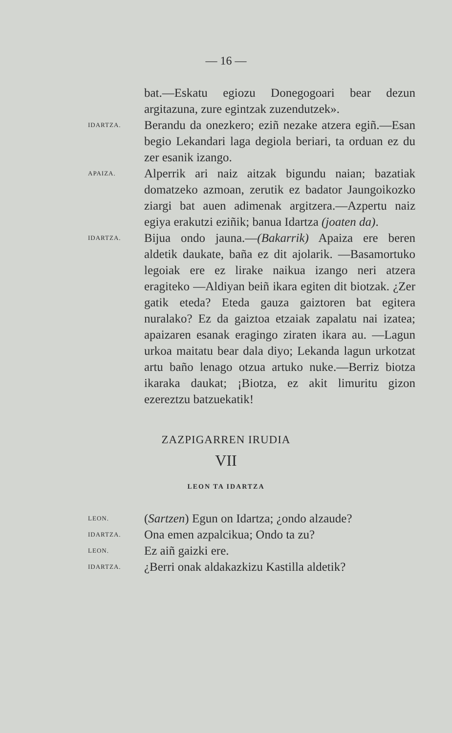— 16 —
bat.—Eskatu egiozu Donegogoari bear dezun argitazuna, zure egintzak zuzendutzek».
IDARTZA.
Berandu da onezkero; eziñ nezake atzera egiñ.—Esan begio Lekandari laga degiola beriari, ta orduan ez du zer esanik izango.
APAIZA.
Alperrik ari naiz aitzak bigundu naian; bazatiak domatzeko azmoan, zerutik ez badator Jaungoikozko ziargi bat auen adimenak argitzera.—Azpertu naiz egiya erakutzi eziñik; banua Idartza (joaten da).
IDARTZA.
Bijua ondo jauna.—(Bakarrik) Apaiza ere beren aldetik daukate, baña ez dit ajolarik. —Basamortuko legoiak ere ez lirake naikua izango neri atzera eragiteko —Aldiyan beiñ ikara egiten dit biotzak. ¿Zer gatik eteda? Eteda gauza gaiztoren bat egitera nuralako? Ez da gaiztoa etzaiak zapalatu nai izatea; apaizaren esanak eragingo ziraten ikara au. —Lagun urkoa maitatu bear dala diyo; Lekanda lagun urkotzat artu baño lenago otzua artuko nuke.—Berriz biotza ikaraka daukat; ¡Biotza, ez akit limuritu gizon ezereztzu batzuekatik!
ZAZPIGARREN IRUDIA
VII
LEON TA IDARTZA
LEON.
(Sartzen) Egun on Idartza; ¿ondo alzaude?
IDARTZA.
Ona emen azpalcikua; Ondo ta zu?
LEON.
Ez aiñ gaizki ere.
IDARTZA.
¿Berri onak aldakazkizu Kastilla aldetik?